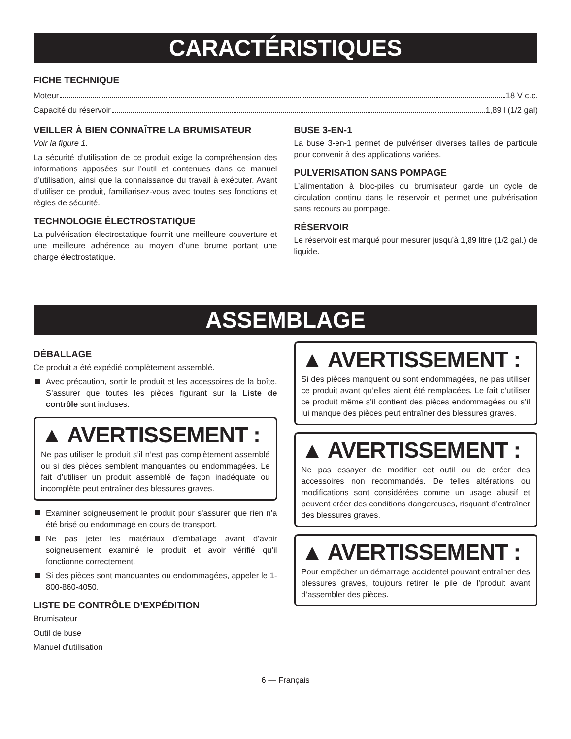CARACTÉRISTIQUES
FICHE TECHNIQUE
Moteur 18 V c.c.
Capacité du réservoir 1,89 l (1/2 gal)
VEILLER À BIEN CONNAÎTRE LA BRUMISATEUR
Voir la figure 1.
La sécurité d’utilisation de ce produit exige la compréhension des informations apposées sur l’outil et contenues dans ce manuel d’utilisation, ainsi que la connaissance du travail à exécuter. Avant d’utiliser ce produit, familiarisez-vous avec toutes ses fonctions et règles de sécurité.
TECHNOLOGIE ÉLECTROSTATIQUE
La pulvérisation électrostatique fournit une meilleure couverture et une meilleure adhérence au moyen d’une brume portant une charge électrostatique.
BUSE 3-EN-1
La buse 3-en-1 permet de pulvériser diverses tailles de particule pour convenir à des applications variées.
PULVERISATION SANS POMPAGE
L’alimentation à bloc-piles du brumisateur garde un cycle de circulation continu dans le réservoir et permet une pulvérisation sans recours au pompage.
RÉSERVOIR
Le réservoir est marqué pour mesurer jusqu’à 1,89 litre (1/2 gal.) de liquide.
ASSEMBLAGE
DÉBALLAGE
Ce produit a été expédié complètement assemblé.
Avec précaution, sortir le produit et les accessoires de la boîte. S’assurer que toutes les pièces figurant sur la Liste de contrôle sont incluses.
▲ AVERTISSEMENT :
Ne pas utiliser le produit s’il n’est pas complètement assemblé ou si des pièces semblent manquantes ou endommagées. Le fait d’utiliser un produit assemblé de façon inadéquate ou incomplète peut entraîner des blessures graves.
Examiner soigneusement le produit pour s’assurer que rien n’a été brisé ou endommagé en cours de transport.
Ne pas jeter les matériaux d’emballage avant d’avoir soigneusement examiné le produit et avoir vérifié qu’il fonctionne correctement.
Si des pièces sont manquantes ou endommagées, appeler le 1-800-860-4050.
LISTE DE CONTRÔLE D’EXPÉDITION
Brumisateur
Outil de buse
Manuel d’utilisation
▲ AVERTISSEMENT :
Si des pièces manquent ou sont endommagées, ne pas utiliser ce produit avant qu’elles aient été remplacées. Le fait d’utiliser ce produit même s’il contient des pièces endommagées ou s’il lui manque des pièces peut entraîner des blessures graves.
▲ AVERTISSEMENT :
Ne pas essayer de modifier cet outil ou de créer des accessoires non recommandés. De telles altérations ou modifications sont considérées comme un usage abusif et peuvent créer des conditions dangereuses, risquant d’entraîner des blessures graves.
▲ AVERTISSEMENT :
Pour empêcher un démarrage accidentel pouvant entraîner des blessures graves, toujours retirer le pile de l’produit avant d’assembler des pièces.
6 — Français